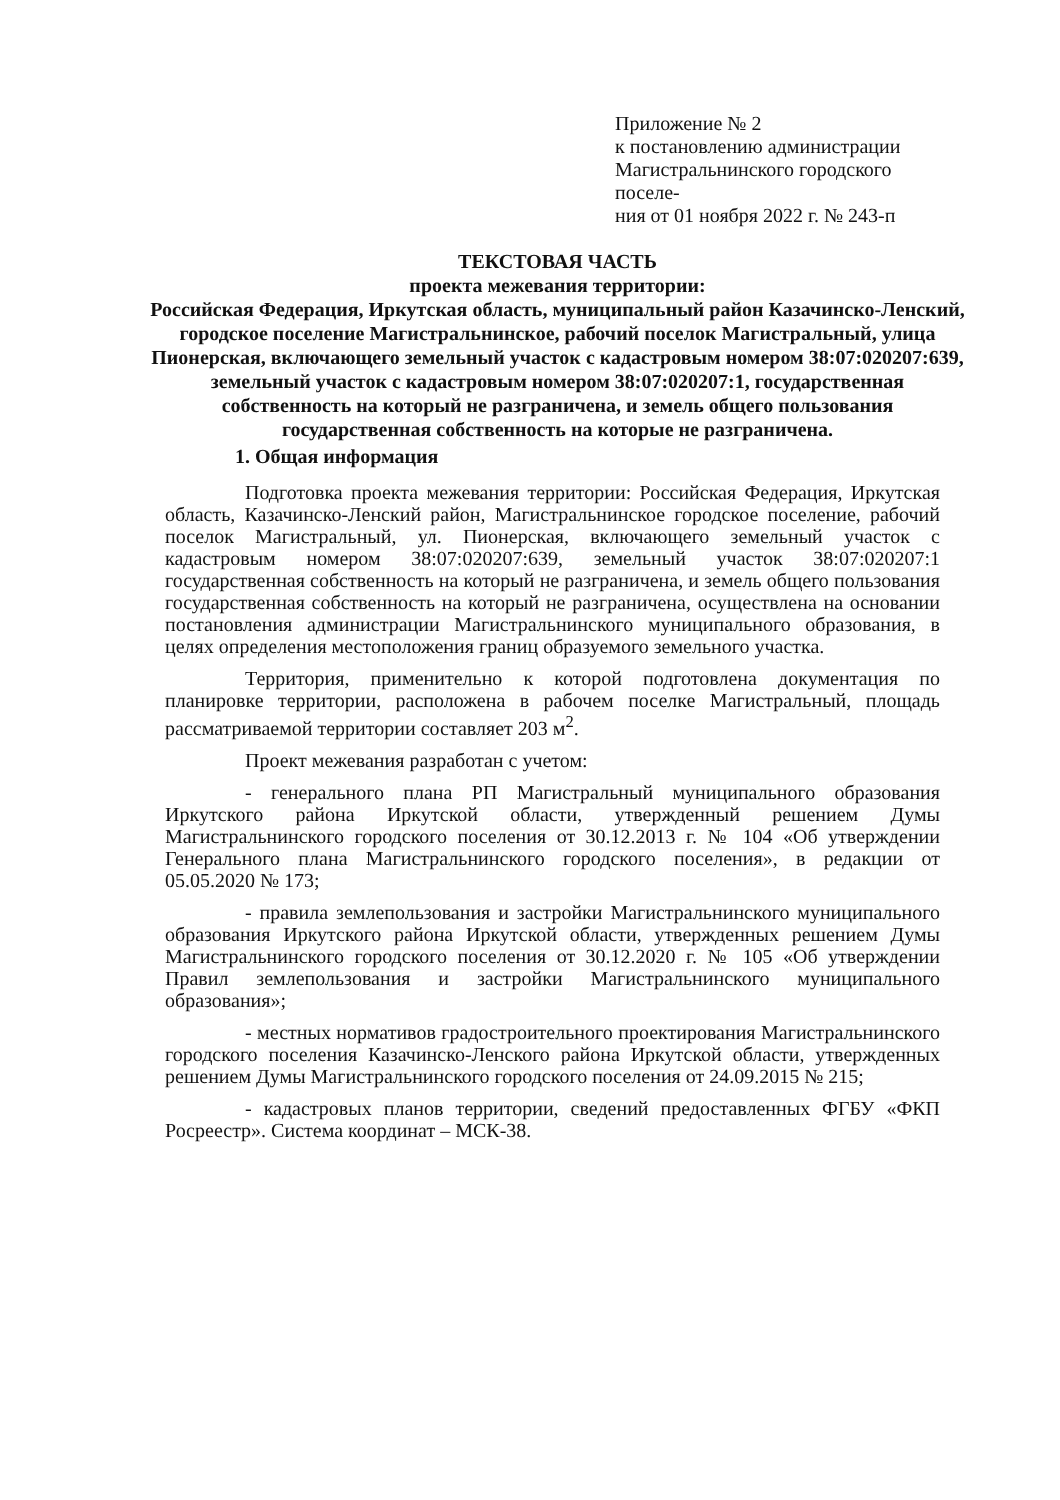Приложение № 2
к постановлению администрации
Магистральнинского городского поселе-
ния от 01 ноября 2022 г. № 243-п
ТЕКСТОВАЯ ЧАСТЬ
проекта межевания территории:
Российская Федерация, Иркутская область, муниципальный район Казачинско-Ленский, городское поселение Магистральнинское, рабочий поселок Магистральный, улица Пионерская, включающего земельный участок с кадастровым номером 38:07:020207:639, земельный участок с кадастровым номером 38:07:020207:1, государственная собственность на который не разграничена, и земель общего пользования государственная собственность на которые не разграничена.
1. Общая информация
Подготовка проекта межевания территории: Российская Федерация, Иркутская область, Казачинско-Ленский район, Магистральнинское городское поселение, рабочий поселок Магистральный, ул. Пионерская, включающего земельный участок с кадастровым номером 38:07:020207:639, земельный участок 38:07:020207:1 государственная собственность на который не разграничена, и земель общего пользования государственная собственность на который не разграничена, осуществлена на основании постановления администрации Магистральнинского муниципального образования, в целях определения местоположения границ образуемого земельного участка.
Территория, применительно к которой подготовлена документация по планировке территории, расположена в рабочем поселке Магистральный, площадь рассматриваемой территории составляет 203 м<sup>2</sup>.
Проект межевания разработан с учетом:
- генерального плана РП Магистральный муниципального образования Иркутского района Иркутской области, утвержденный решением Думы Магистральнинского городского поселения от 30.12.2013 г. № 104 «Об утверждении Генерального плана Магистральнинского городского поселения», в редакции от 05.05.2020 № 173;
- правила землепользования и застройки Магистральнинского муниципального образования Иркутского района Иркутской области, утвержденных решением Думы Магистральнинского городского поселения от 30.12.2020 г. № 105 «Об утверждении Правил землепользования и застройки Магистральнинского муниципального образования»;
- местных нормативов градостроительного проектирования Магистральнинского городского поселения Казачинско-Ленского района Иркутской области, утвержденных решением Думы Магистральнинского городского поселения от 24.09.2015 № 215;
- кадастровых планов территории, сведений предоставленных ФГБУ «ФКП Росреестр». Система координат – МСК-38.